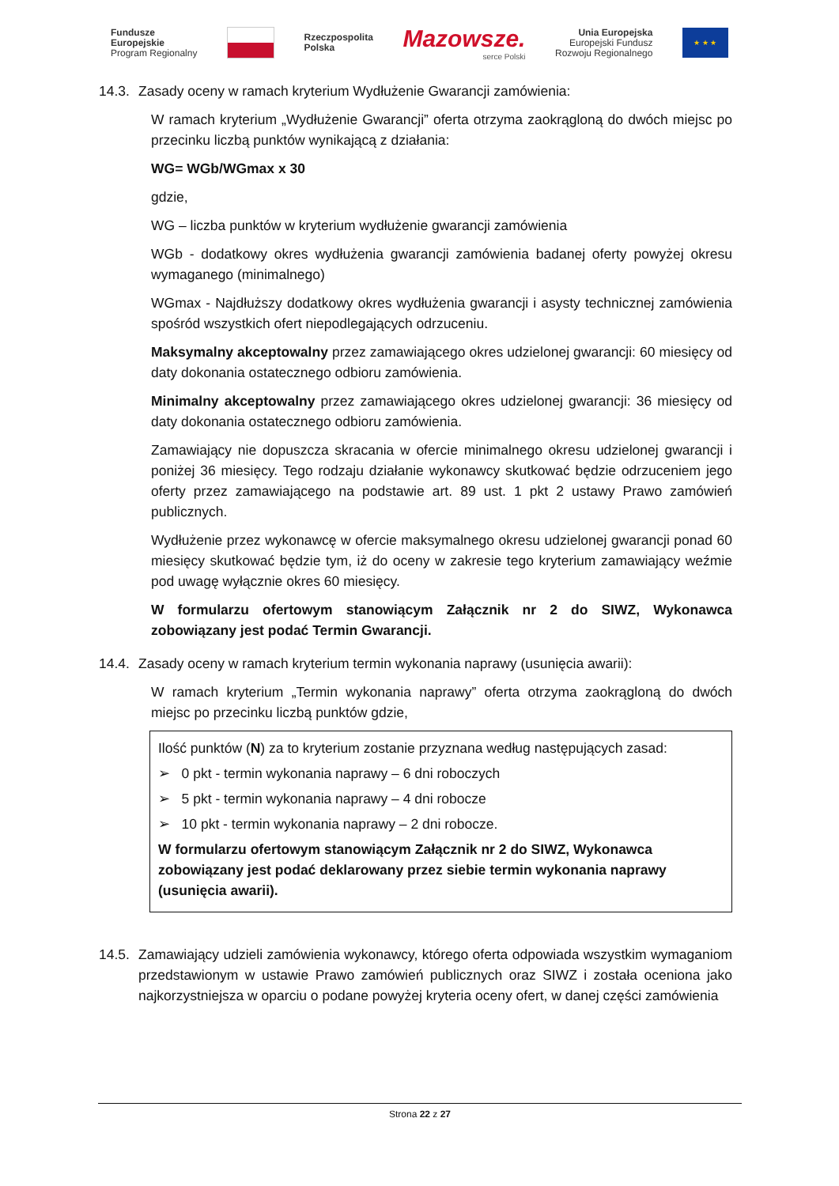Fundusze
Europejskie
Program Regionalny
Rzeczpospolita
Polska
Mazowsze.
serce Polski
Unia Europejska
Europejski Fundusz
Rozwoju Regionalnego
★ ★ ★
14.3. Zasady oceny w ramach kryterium Wydłużenie Gwarancji zamówienia:
W ramach kryterium „Wydłużenie Gwarancji” oferta otrzyma zaokrągloną do dwóch miejsc po przecinku liczbą punktów wynikającą z działania:
WG= WGb/WGmax x 30
gdzie,
WG – liczba punktów w kryterium wydłużenie gwarancji zamówienia
WGb - dodatkowy okres wydłużenia gwarancji zamówienia badanej oferty powyżej okresu wymaganego (minimalnego)
WGmax - Najdłuższy dodatkowy okres wydłużenia gwarancji i asysty technicznej zamówienia spośród wszystkich ofert niepodlegających odrzuceniu.
Maksymalny akceptowalny przez zamawiającego okres udzielonej gwarancji: 60 miesięcy od daty dokonania ostatecznego odbioru zamówienia.
Minimalny akceptowalny przez zamawiającego okres udzielonej gwarancji: 36 miesięcy od daty dokonania ostatecznego odbioru zamówienia.
Zamawiający nie dopuszcza skracania w ofercie minimalnego okresu udzielonej gwarancji i poniżej 36 miesięcy. Tego rodzaju działanie wykonawcy skutkować będzie odrzuceniem jego oferty przez zamawiającego na podstawie art. 89 ust. 1 pkt 2 ustawy Prawo zamówień publicznych.
Wydłużenie przez wykonawcę w ofercie maksymalnego okresu udzielonej gwarancji ponad 60 miesięcy skutkować będzie tym, iż do oceny w zakresie tego kryterium zamawiający weźmie pod uwagę wyłącznie okres 60 miesięcy.
W formularzu ofertowym stanowiącym Załącznik nr 2 do SIWZ, Wykonawca zobowiązany jest podać Termin Gwarancji.
14.4. Zasady oceny w ramach kryterium termin wykonania naprawy (usunięcia awarii):
W ramach kryterium „Termin wykonania naprawy” oferta otrzyma zaokrągloną do dwóch miejsc po przecinku liczbą punktów gdzie,
Ilość punktów (N) za to kryterium zostanie przyznana według następujących zasad:
➢ 0 pkt - termin wykonania naprawy – 6 dni roboczych
➢ 5 pkt - termin wykonania naprawy – 4 dni robocze
➢ 10 pkt - termin wykonania naprawy – 2 dni robocze.
W formularzu ofertowym stanowiącym Załącznik nr 2 do SIWZ, Wykonawca zobowiązany jest podać deklarowany przez siebie termin wykonania naprawy (usunięcia awarii).
14.5. Zamawiający udzieli zamówienia wykonawcy, którego oferta odpowiada wszystkim wymaganiom przedstawionym w ustawie Prawo zamówień publicznych oraz SIWZ i została oceniona jako najkorzystniejsza w oparciu o podane powyżej kryteria oceny ofert, w danej części zamówienia
Strona 22 z 27